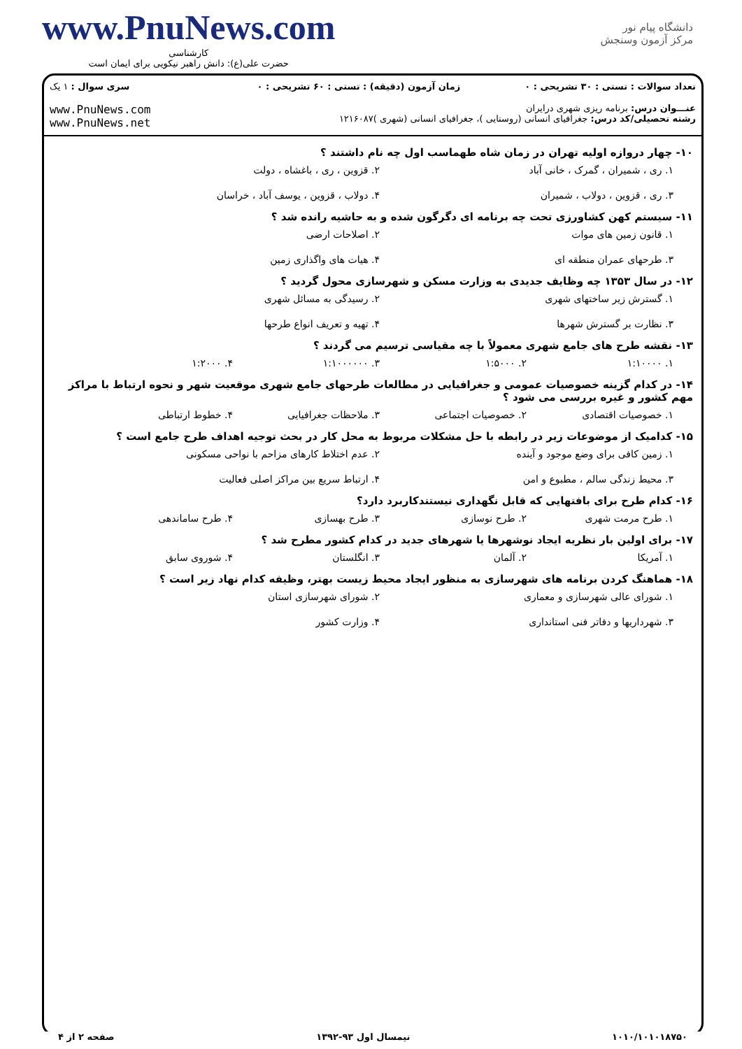www.PnuNews.com
کارشناسی
حضرت علی(ع): دانش راهبر نیکویی برای ایمان است
دانشگاه پیام نور
مرکز آزمون وسنجش
| تعداد سوالات : تستی : ۳۰ تشریحی : ۰ | زمان آزمون (دقیقه) : تستی : ۶۰ تشریحی : ۰ | سری سوال : ۱ یک |
| عنـــوان درس: برنامه ریزی شهری درایران رشته تحصیلی/کد درس: جغرافیای انسانی (روستایی )، جغرافیای انسانی (شهری )۱۲۱۶۰۸۷ | | www.PnuNews.com www.PnuNews.net |
۱۰- چهار دروازه اولیه تهران در زمان شاه طهماسب اول چه نام داشتند ؟
۱. ری ، شمیران ، گمرک ، خانی آباد ۲. قزوین ، ری ، باغشاه ، دولت ۳. ری ، قزوین ، دولاب ، شمیران ۴. دولاب ، قزوین ، یوسف آباد ، خراسان
۱۱- سیستم کهن کشاورزی تحت چه برنامه ای دگرگون شده و به حاشیه رانده شد ؟
۱. قانون زمین های موات ۲. اصلاحات ارضی ۳. طرحهای عمران منطقه ای ۴. هیات های واگذاری زمین
۱۲- در سال ۱۳۵۳ چه وظایف جدیدی به وزارت مسکن و شهرسازی محول گردید ؟
۱. گسترش زیر ساختهای شهری ۲. رسیدگی به مسائل شهری ۳. نظارت بر گسترش شهرها ۴. تهیه و تعریف انواع طرحها
۱۳- نقشه طرح های جامع شهری معمولاً با چه مقیاسی ترسیم می گردند ؟
۱. ۱:۱۰۰۰۰ ۲. ۱:۵۰۰۰ ۳. ۱:۱۰۰۰۰۰۰ ۴. ۱:۲۰۰۰
۱۴- در کدام گزینه خصوصیات عمومی و جغرافیایی در مطالعات طرحهای جامع شهری موقعیت شهر و نحوه ارتباط با مراکز مهم کشور و غیره بررسی می شود ؟
۱. خصوصیات اقتصادی ۲. خصوصیات اجتماعی ۳. ملاحظات جغرافیایی ۴. خطوط ارتباطی
۱۵- کدامیک از موضوعات زیر در رابطه با حل مشکلات مربوط به محل کار در بحث توجیه اهداف طرح جامع است ؟
۱. زمین کافی برای وضع موجود و آینده ۲. عدم اختلاط کارهای مزاحم با نواحی مسکونی ۳. محیط زندگی سالم ، مطبوع و امن ۴. ارتباط سریع بین مراکز اصلی فعالیت
۱۶- کدام طرح برای بافتهایی که قابل نگهداری نیستندکاربرد دارد؟
۱. طرح مرمت شهری ۲. طرح نوسازی ۳. طرح بهسازی ۴. طرح ساماندهی
۱۷- برای اولین بار نظریه ایجاد نوشهرها یا شهرهای جدید در کدام کشور مطرح شد ؟
۱. آمریکا ۲. آلمان ۳. انگلستان ۴. شوروی سابق
۱۸- هماهنگ کردن برنامه های شهرسازی به منظور ایجاد محیط زیست بهتر، وظیفه کدام نهاد زیر است ؟
۱. شورای عالی شهرسازی و معماری ۲. شورای شهرسازی استان ۳. شهرداریها و دفاتر فنی استانداری ۴. وزارت کشور
۱۰۱۰/۱۰۱۰۱۸۷۵۰ نیمسال اول ۹۳-۱۳۹۲ صفحه ۲ از ۴